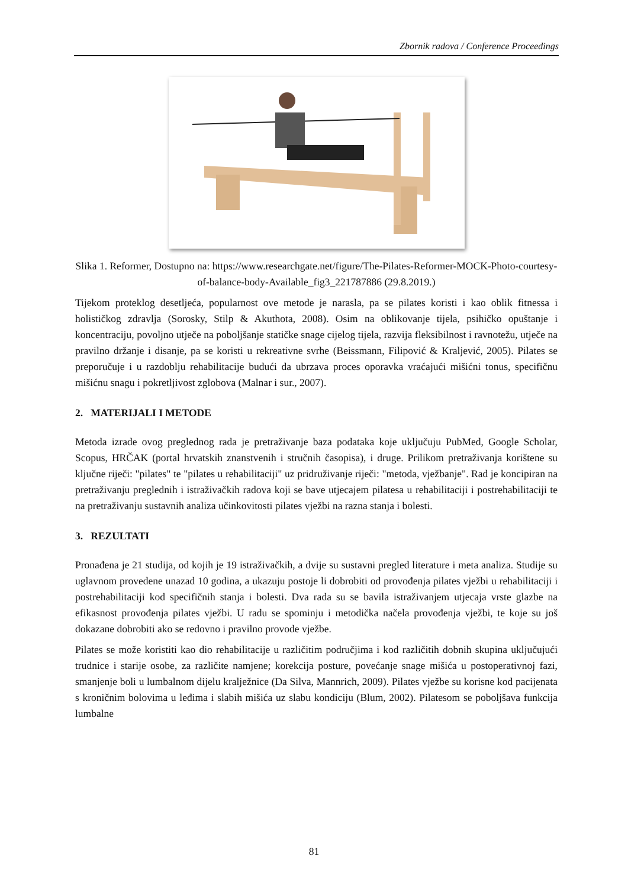Zbornik radova / Conference Proceedings
Slika 1. Reformer, Dostupno na: https://www.researchgate.net/figure/The-Pilates-Reformer-MOCK-Photo-courtesy-of-balance-body-Available_fig3_221787886 (29.8.2019.)
Tijekom proteklog desetljeća, popularnost ove metode je narasla, pa se pilates koristi i kao oblik fitnessa i holističkog zdravlja (Sorosky, Stilp & Akuthota, 2008). Osim na oblikovanje tijela, psihičko opuštanje i koncentraciju, povoljno utječe na poboljšanje statičke snage cijelog tijela, razvija fleksibilnost i ravnotežu, utječe na pravilno držanje i disanje, pa se koristi u rekreativne svrhe (Beissmann, Filipović & Kraljević, 2005). Pilates se preporučuje i u razdoblju rehabilitacije budući da ubrzava proces oporavka vraćajući mišićni tonus, specifičnu mišićnu snagu i pokretljivost zglobova (Malnar i sur., 2007).
2. MATERIJALI I METODE
Metoda izrade ovog preglednog rada je pretraživanje baza podataka koje uključuju PubMed, Google Scholar, Scopus, HRČAK (portal hrvatskih znanstvenih i stručnih časopisa), i druge. Prilikom pretraživanja korištene su ključne riječi: "pilates" te "pilates u rehabilitaciji" uz pridruživanje riječi: "metoda, vježbanje". Rad je koncipiran na pretraživanju preglednih i istraživačkih radova koji se bave utjecajem pilatesa u rehabilitaciji i postrehabilitaciji te na pretraživanju sustavnih analiza učinkovitosti pilates vježbi na razna stanja i bolesti.
3. REZULTATI
Pronađena je 21 studija, od kojih je 19 istraživačkih, a dvije su sustavni pregled literature i meta analiza. Studije su uglavnom provedene unazad 10 godina, a ukazuju postoje li dobrobiti od provođenja pilates vježbi u rehabilitaciji i postrehabilitaciji kod specifičnih stanja i bolesti. Dva rada su se bavila istraživanjem utjecaja vrste glazbe na efikasnost provođenja pilates vježbi. U radu se spominju i metodička načela provođenja vježbi, te koje su još dokazane dobrobiti ako se redovno i pravilno provode vježbe.
Pilates se može koristiti kao dio rehabilitacije u različitim područjima i kod različitih dobnih skupina uključujući trudnice i starije osobe, za različite namjene; korekcija posture, povećanje snage mišića u postoperativnoj fazi, smanjenje boli u lumbalnom dijelu kralježnice (Da Silva, Mannrich, 2009). Pilates vježbe su korisne kod pacijenata s kroničnim bolovima u leđima i slabih mišića uz slabu kondiciju (Blum, 2002). Pilatesom se poboljšava funkcija lumbalne
81